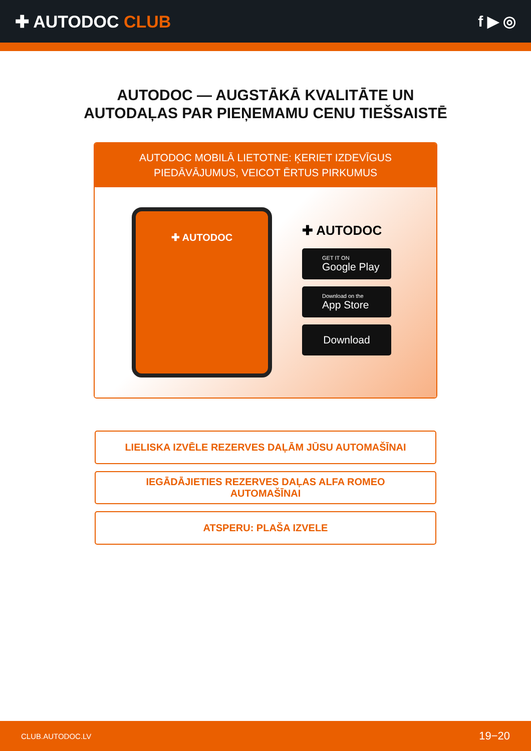✚ AUTODOC CLUB f ▶ ◎
AUTODOC — AUGSTĀKĀ KVALITĀTE UN
AUTODAĻAS PAR PIEŅEMAMU CENU TIEŠSAISTĒ
AUTODOC MOBILĀ LIETOTNE: ĶERIET IZDEVĪGUS PIEDĀVĀJUMUS, VEICOT ĒRTUS PIRKUMUS
✚ AUTODOC
✚ AUTODOC
GET IT ON
Google Play
Download on the
App Store
Download
LIELISKA IZVĒLE REZERVES DAĻĀM JŪSU AUTOMAŠĪNAI
IEGĀDĀJIETIES REZERVES DAĻAS ALFA ROMEO
AUTOMAŠĪNAI
ATSPERU: PLAŠA IZVELE
CLUB.AUTODOC.LV 19−20